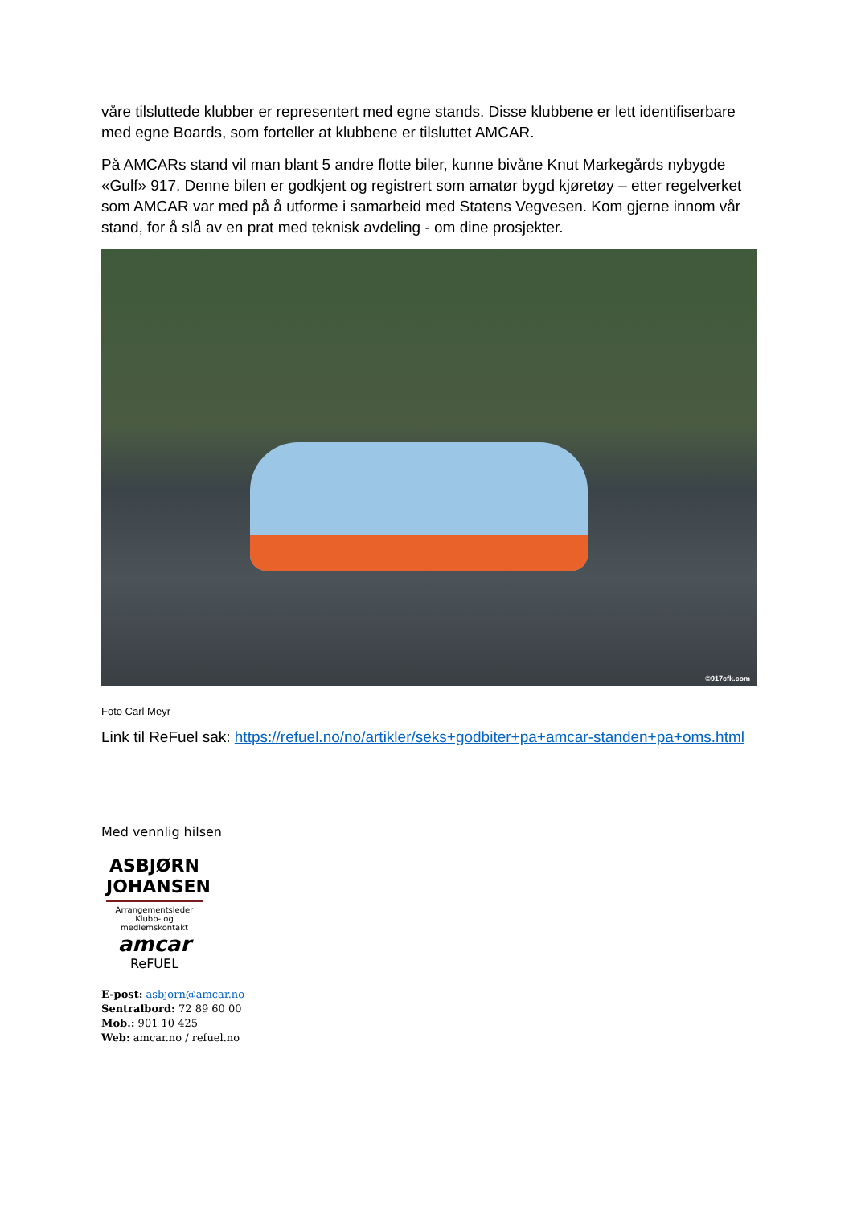våre tilsluttede klubber er representert med egne stands. Disse klubbene er lett identifiserbare med egne Boards, som forteller at klubbene er tilsluttet AMCAR.
På AMCARs stand vil man blant 5 andre flotte biler, kunne bivåne Knut Markegårds nybygde «Gulf» 917. Denne bilen er godkjent og registrert som amatør bygd kjøretøy – etter regelverket som AMCAR var med på å utforme i samarbeid med Statens Vegvesen. Kom gjerne innom vår stand, for å slå av en prat med teknisk avdeling - om dine prosjekter.
©917cfk.com
Foto Carl Meyr
Link til ReFuel sak: https://refuel.no/no/artikler/seks+godbiter+pa+amcar-standen+pa+oms.html
Med vennlig hilsen
ASBJØRN
JOHANSEN
Arrangementsleder
Klubb- og medlemskontakt
amcar
ReFUEL
E-post: asbjorn@amcar.no
Sentralbord: 72 89 60 00
Mob.: 901 10 425
Web: amcar.no / refuel.no